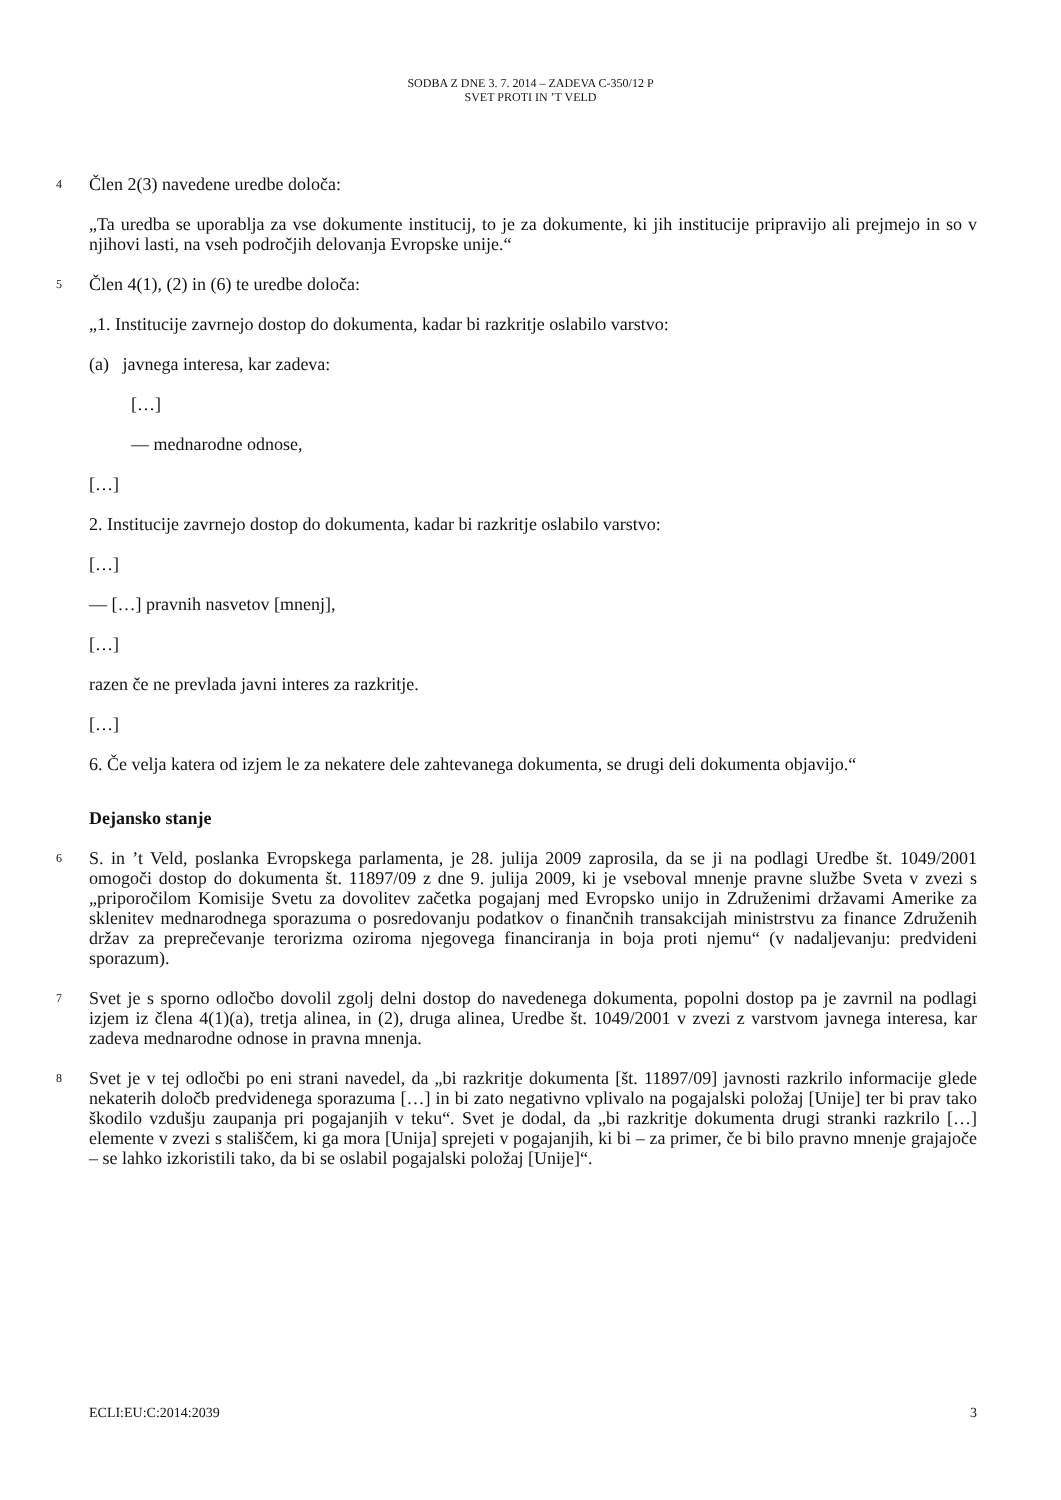SODBA Z DNE 3. 7. 2014 – ZADEVA C-350/12 P
SVET PROTI IN ’T VELD
4
Člen 2(3) navedene uredbe določa:
„Ta uredba se uporablja za vse dokumente institucij, to je za dokumente, ki jih institucije pripravijo ali prejmejo in so v njihovi lasti, na vseh področjih delovanja Evropske unije.“
5
Člen 4(1), (2) in (6) te uredbe določa:
„1. Institucije zavrnejo dostop do dokumenta, kadar bi razkritje oslabilo varstvo:
(a) javnega interesa, kar zadeva:
[…]
— mednarodne odnose,
[…]
2. Institucije zavrnejo dostop do dokumenta, kadar bi razkritje oslabilo varstvo:
[…]
— […] pravnih nasvetov [mnenj],
[…]
razen če ne prevlada javni interes za razkritje.
[…]
6. Če velja katera od izjem le za nekatere dele zahtevanega dokumenta, se drugi deli dokumenta objavijo.“
Dejansko stanje
6
S. in ’t Veld, poslanka Evropskega parlamenta, je 28. julija 2009 zaprosila, da se ji na podlagi Uredbe št. 1049/2001 omogoči dostop do dokumenta št. 11897/09 z dne 9. julija 2009, ki je vseboval mnenje pravne službe Sveta v zvezi s „priporočilom Komisije Svetu za dovolitev začetka pogajanj med Evropsko unijo in Združenimi državami Amerike za sklenitev mednarodnega sporazuma o posredovanju podatkov o finančnih transakcijah ministrstvu za finance Združenih držav za preprečevanje terorizma oziroma njegovega financiranja in boja proti njemu“ (v nadaljevanju: predvideni sporazum).
7
Svet je s sporno odločbo dovolil zgolj delni dostop do navedenega dokumenta, popolni dostop pa je zavrnil na podlagi izjem iz člena 4(1)(a), tretja alinea, in (2), druga alinea, Uredbe št. 1049/2001 v zvezi z varstvom javnega interesa, kar zadeva mednarodne odnose in pravna mnenja.
8
Svet je v tej odločbi po eni strani navedel, da „bi razkritje dokumenta [št. 11897/09] javnosti razkrilo informacije glede nekaterih določb predvidenega sporazuma […] in bi zato negativno vplivalo na pogajalski položaj [Unije] ter bi prav tako škodilo vzdušju zaupanja pri pogajanjih v teku“. Svet je dodal, da „bi razkritje dokumenta drugi stranki razkrilo […] elemente v zvezi s stališčem, ki ga mora [Unija] sprejeti v pogajanjih, ki bi – za primer, če bi bilo pravno mnenje grajajoče – se lahko izkoristili tako, da bi se oslabil pogajalski položaj [Unije]“.
ECLI:EU:C:2014:2039 3